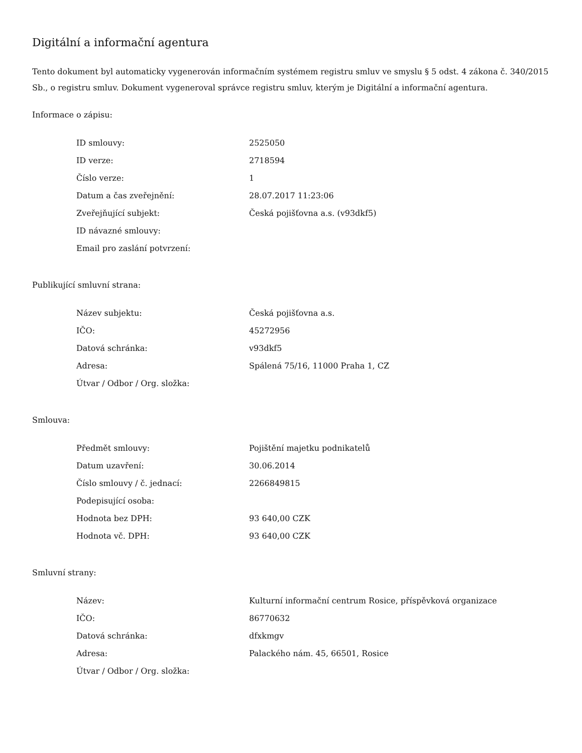Digitální a informační agentura
Tento dokument byl automaticky vygenerován informačním systémem registru smluv ve smyslu § 5 odst. 4 zákona č. 340/2015 Sb., o registru smluv. Dokument vygeneroval správce registru smluv, kterým je Digitální a informační agentura.
Informace o zápisu:
| ID smlouvy: | 2525050 |
| ID verze: | 2718594 |
| Číslo verze: | 1 |
| Datum a čas zveřejnění: | 28.07.2017 11:23:06 |
| Zveřejňující subjekt: | Česká pojišťovna a.s. (v93dkf5) |
| ID návazné smlouvy: | |
| Email pro zaslání potvrzení: | |
Publikující smluvní strana:
| Název subjektu: | Česká pojišťovna a.s. |
| IČO: | 45272956 |
| Datová schránka: | v93dkf5 |
| Adresa: | Spálená 75/16, 11000 Praha 1, CZ |
| Útvar / Odbor / Org. složka: | |
Smlouva:
| Předmět smlouvy: | Pojištění majetku podnikatelů |
| Datum uzavření: | 30.06.2014 |
| Číslo smlouvy / č. jednací: | 2266849815 |
| Podepisující osoba: | |
| Hodnota bez DPH: | 93 640,00 CZK |
| Hodnota vč. DPH: | 93 640,00 CZK |
Smluvní strany:
| Název: | Kulturní informační centrum Rosice, příspěvková organizace |
| IČO: | 86770632 |
| Datová schránka: | dfxkmgv |
| Adresa: | Palackého nám. 45, 66501, Rosice |
| Útvar / Odbor / Org. složka: | |